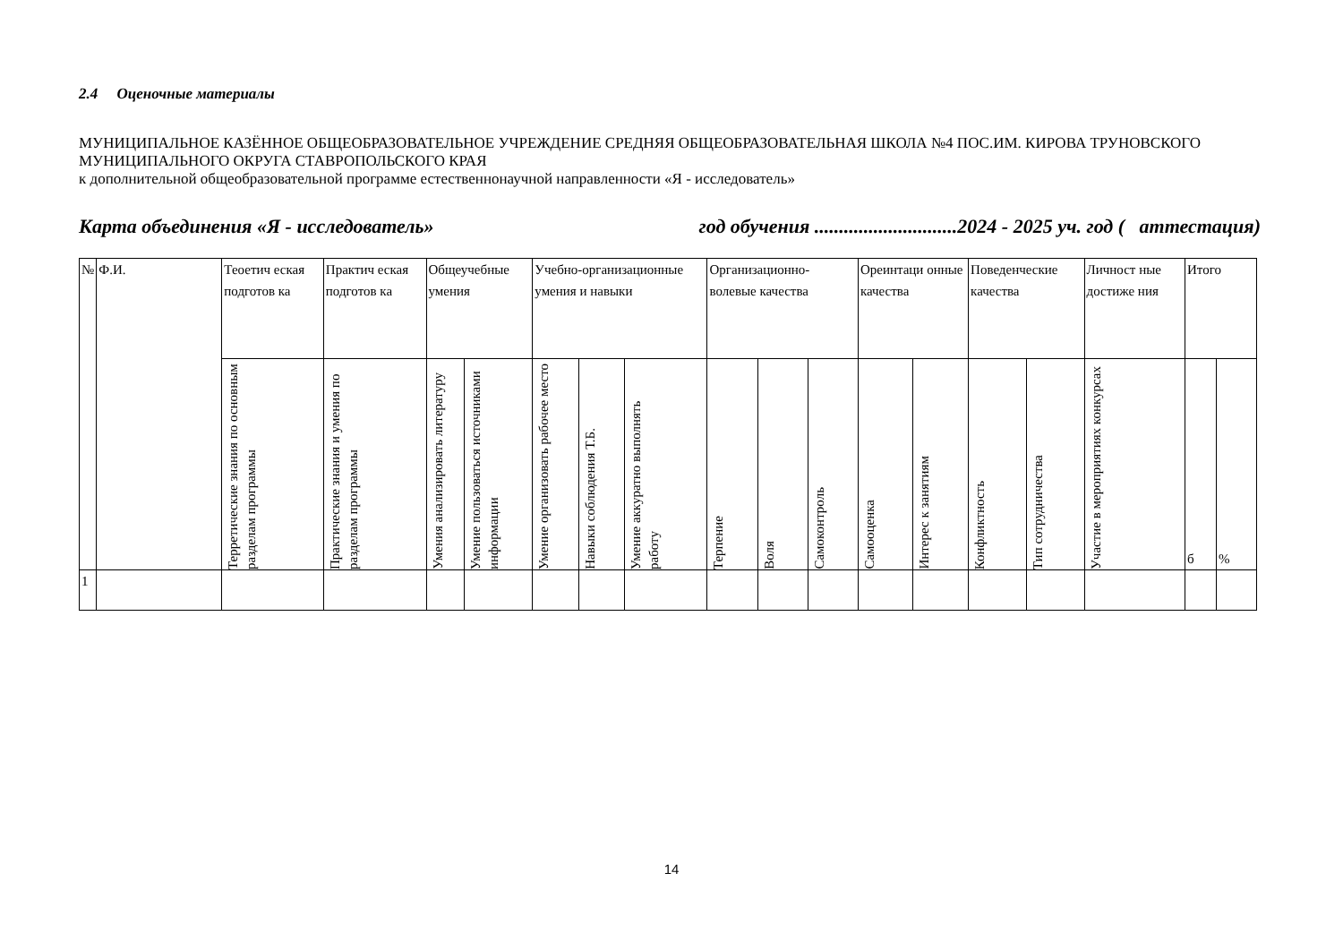2.4 Оценочные материалы
МУНИЦИПАЛЬНОЕ КАЗЁННОЕ ОБЩЕОБРАЗОВАТЕЛЬНОЕ УЧРЕЖДЕНИЕ СРЕДНЯЯ ОБЩЕОБРАЗОВАТЕЛЬНАЯ ШКОЛА №4 ПОС.ИМ. КИРОВА ТРУНОВСКОГО МУНИЦИПАЛЬНОГО ОКРУГА СТАВРОПОЛЬСКОГО КРАЯ
к дополнительной общеобразовательной программе естественнонаучной направленности «Я - исследователь»
Карта объединения «Я - исследователь» год обучения .............................2024 - 2025 уч. год ( аттестация)
| № | Ф.И. | Теоетич еская подготов ка | Практич еская подготов ка | Общеучебные умения | | Учебно-организационные умения и навыки | | | Организационно-волевые качества | | | Ореинтаци онные качества | | Поведенческие качества | | Личност ные достиже ния | Итого | |
| --- | --- | --- | --- | --- | --- | --- | --- | --- | --- | --- | --- | --- | --- | --- | --- | --- | --- | --- |
| | | Терретические знания по основным разделам программы | Практические знания и умения по разделам программы | Умения анализировать литературу | Умение пользоваться источниками информации | Умение организовать рабочее место | Навыки соблюдения Т.Б. | Умение аккуратно выполнять работу | Терпение | Воля | Самоконтроль | Самооценка | Интерес к занятиям | Конфликтность | Тип сотрудничества | Участие в мероприятиях конкурсах | б | % |
| 1 | | | | | | | | | | | | | | | | | | |
14